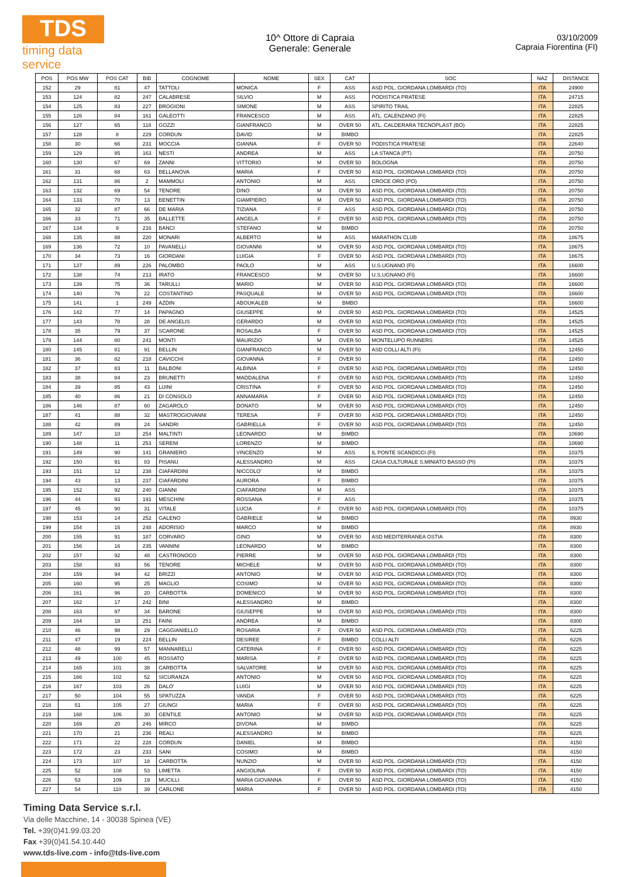TDS
timing data service
10^ Ottore di Capraia
Generale: Generale
03/10/2009
Capraia Fiorentina (FI)
| POS | POS MW | POS CAT | BIB | COGNOME | NOME | SEX | CAT | SOC | NAZ | DISTANCE |
| --- | --- | --- | --- | --- | --- | --- | --- | --- | --- | --- |
| 152 | 29 | 81 | 47 | TATTOLI | MONICA | F | ASS | ASD POL. GIORDANA LOMBARDI (TO) | ITA | 24900 |
| 153 | 124 | 82 | 247 | CALABRESE | SILVIO | M | ASS | PODISTICA PRATESE | ITA | 24715 |
| 154 | 125 | 83 | 227 | BROGIONI | SIMONE | M | ASS | SPIRITO TRAIL | ITA | 22825 |
| 155 | 126 | 84 | 161 | GALEOTTI | FRANCESCO | M | ASS | ATL. CALENZANO (FI) | ITA | 22825 |
| 156 | 127 | 65 | 118 | GOZZI | GIANFRANCO | M | OVER 50 | ATL. CALDERARA TECNOPLAST (BO) | ITA | 22825 |
| 157 | 128 | 8 | 229 | CORDUN | DAVID | M | BIMBO | | ITA | 22825 |
| 158 | 30 | 66 | 231 | MOCCIA | GIANNA | F | OVER 50 | PODISTICA PRATESE | ITA | 22640 |
| 159 | 129 | 85 | 163 | NESTI | ANDREA | M | ASS | LA STANCA (PT) | ITA | 20750 |
| 160 | 130 | 67 | 69 | ZANNI | VITTORIO | M | OVER 50 | BOLOGNA | ITA | 20750 |
| 161 | 31 | 68 | 63 | BELLANOVA | MARIA | F | OVER 50 | ASD POL. GIORDANA LOMBARDI (TO) | ITA | 20750 |
| 162 | 131 | 86 | 2 | MAMMOLI | ANTONIO | M | ASS | CROCE ORO (PO) | ITA | 20750 |
| 163 | 132 | 69 | 54 | TENORE | DINO | M | OVER 50 | ASD POL. GIORDANA LOMBARDI (TO) | ITA | 20750 |
| 164 | 133 | 70 | 13 | BENETTIN | GIAMPIERO | M | OVER 50 | ASD POL. GIORDANA LOMBARDI (TO) | ITA | 20750 |
| 165 | 32 | 87 | 66 | DE MARIA | TIZIANA | F | ASS | ASD POL. GIORDANA LOMBARDI (TO) | ITA | 20750 |
| 166 | 33 | 71 | 35 | BALLETTE | ANGELA | F | OVER 50 | ASD POL. GIORDANA LOMBARDI (TO) | ITA | 20750 |
| 167 | 134 | 9 | 216 | BANCI | STEFANO | M | BIMBO | | ITA | 20750 |
| 168 | 135 | 88 | 220 | MONARI | ALBERTO | M | ASS | MARATHON CLUB | ITA | 18675 |
| 169 | 136 | 72 | 10 | PAVANELLI | GIOVANNI | M | OVER 50 | ASD POL. GIORDANA LOMBARDI (TO) | ITA | 18675 |
| 170 | 34 | 73 | 16 | GIORDANI | LUIGIA | F | OVER 50 | ASD POL. GIORDANA LOMBARDI (TO) | ITA | 18675 |
| 171 | 137 | 89 | 226 | PALOMBO | PAOLO | M | ASS | U.S.UGNANO (FI) | ITA | 16600 |
| 172 | 138 | 74 | 213 | IRATO | FRANCESCO | M | OVER 50 | U.S.UGNANO (FI) | ITA | 16600 |
| 173 | 139 | 75 | 36 | TARULLI | MARIO | M | OVER 50 | ASD POL. GIORDANA LOMBARDI (TO) | ITA | 16600 |
| 174 | 140 | 76 | 22 | COSTANTINO | PASQUALE | M | OVER 50 | ASD POL. GIORDANA LOMBARDI (TO) | ITA | 16600 |
| 175 | 141 | 1 | 249 | AZDIN | ABOUKALEB | M | BMBO | | ITA | 16600 |
| 176 | 142 | 77 | 14 | PAPAGNO | GIUSEPPE | M | OVER 50 | ASD POL. GIORDANA LOMBARDI (TO) | ITA | 14525 |
| 177 | 143 | 78 | 28 | DE ANGELIS | GERARDO | M | OVER 50 | ASD POL. GIORDANA LOMBARDI (TO) | ITA | 14525 |
| 178 | 35 | 79 | 37 | SCARONE | ROSALBA | F | OVER 50 | ASD POL. GIORDANA LOMBARDI (TO) | ITA | 14525 |
| 179 | 144 | 80 | 241 | MONTI | MAURIZIO | M | OVER 50 | MONTELUPO RUNNERS | ITA | 14525 |
| 180 | 145 | 81 | 91 | BELLIN | GIANFRANCO | M | OVER 50 | ASD COLLI ALTI (FI) | ITA | 12450 |
| 181 | 36 | 82 | 218 | CAVICCHI | GIOVANNA | F | OVER 50 | | ITA | 12450 |
| 182 | 37 | 83 | 11 | BALBONI | ALBINIA | F | OVER 50 | ASD POL. GIORDANA LOMBARDI (TO) | ITA | 12450 |
| 183 | 38 | 84 | 23 | BRUNETTI | MADDALENA | F | OVER 50 | ASD POL. GIORDANA LOMBARDI (TO) | ITA | 12450 |
| 184 | 39 | 85 | 43 | LUINI | CRISTINA | F | OVER 50 | ASD POL. GIORDANA LOMBARDI (TO) | ITA | 12450 |
| 185 | 40 | 86 | 21 | DI CONSOLO | ANNAMARIA | F | OVER 50 | ASD POL. GIORDANA LOMBARDI (TO) | ITA | 12450 |
| 186 | 146 | 87 | 60 | ZAGAROLO | DONATO | M | OVER 50 | ASD POL. GIORDANA LOMBARDI (TO) | ITA | 12450 |
| 187 | 41 | 88 | 32 | MASTROGIOVANNI | TERESA | F | OVER 50 | ASD POL. GIORDANA LOMBARDI (TO) | ITA | 12450 |
| 188 | 42 | 89 | 24 | SANDRI | GABRIELLA | F | OVER 50 | ASD POL. GIORDANA LOMBARDI (TO) | ITA | 12450 |
| 189 | 147 | 10 | 254 | MALTINTI | LEONARDO | M | BIMBO | | ITA | 10690 |
| 190 | 148 | 11 | 253 | SERENI | LORENZO | M | BIMBO | | ITA | 10690 |
| 191 | 149 | 90 | 141 | GRANIERO | VINCENZO | M | ASS | IL PONTE SCANDICCI (FI) | ITA | 10375 |
| 192 | 150 | 91 | 83 | PISANU | ALESSANDRO | M | ASS | CASA CULTURALE S.MINIATO BASSO (PI) | ITA | 10375 |
| 193 | 151 | 12 | 238 | CIAFARDINI | NICCOLO' | M | BIMBO | | ITA | 10375 |
| 194 | 43 | 13 | 237 | CIAFARDINI | AURORA | F | BIMBO | | ITA | 10375 |
| 195 | 152 | 92 | 240 | GIANNI | CIAFARDINI | M | ASS | | ITA | 10375 |
| 196 | 44 | 93 | 191 | MESCHINI | ROSSANA | F | ASS | | ITA | 10375 |
| 197 | 45 | 90 | 31 | VITALE | LUCIA | F | OVER 50 | ASD POL. GIORDANA LOMBARDI (TO) | ITA | 10375 |
| 198 | 153 | 14 | 252 | GALENO | GABRIELE | M | BIMBO | | ITA | 8930 |
| 199 | 154 | 15 | 248 | ADORISIO | MARCO | M | BIMBO | | ITA | 8930 |
| 200 | 155 | 91 | 187 | CORVARO | GINO | M | OVER 50 | ASD MEDITERRANEA OSTIA | ITA | 8300 |
| 201 | 156 | 16 | 235 | VANNINI | LEONARDO | M | BIMBO | | ITA | 8300 |
| 202 | 157 | 92 | 48 | CASTRONOCO | PIERRE | M | OVER 50 | ASD POL. GIORDANA LOMBARDI (TO) | ITA | 8300 |
| 203 | 158 | 93 | 56 | TENORE | MICHELE | M | OVER 50 | ASD POL. GIORDANA LOMBARDI (TO) | ITA | 8300 |
| 204 | 159 | 94 | 42 | BRIZZI | ANTONIO | M | OVER 50 | ASD POL. GIORDANA LOMBARDI (TO) | ITA | 8300 |
| 205 | 160 | 95 | 25 | MAGLIO | COSIMO | M | OVER 50 | ASD POL. GIORDANA LOMBARDI (TO) | ITA | 8300 |
| 206 | 161 | 96 | 20 | CARBOTTA | DOMENICO | M | OVER 50 | ASD POL. GIORDANA LOMBARDI (TO) | ITA | 8300 |
| 207 | 162 | 17 | 242 | BINI | ALESSANDRO | M | BIMBO | | ITA | 8300 |
| 208 | 163 | 97 | 34 | BARONE | GIUSEPPE | M | OVER 50 | ASD POL. GIORDANA LOMBARDI (TO) | ITA | 8300 |
| 209 | 164 | 18 | 251 | FAINI | ANDREA | M | BIMBO | | ITA | 8300 |
| 210 | 46 | 98 | 29 | CAGGIANIELLO | ROSARIA | F | OVER 50 | ASD POL. GIORDANA LOMBARDI (TO) | ITA | 6225 |
| 211 | 47 | 19 | 224 | BELLIN | DESIREE | F | BIMBO | COLLI ALTI | ITA | 6225 |
| 212 | 48 | 99 | 57 | MANNARELLI | CATERINA | F | OVER 50 | ASD POL. GIORDANA LOMBARDI (TO) | ITA | 6225 |
| 213 | 49 | 100 | 45 | ROSSATO | MARISA | F | OVER 50 | ASD POL. GIORDANA LOMBARDI (TO) | ITA | 6225 |
| 214 | 165 | 101 | 38 | CARBOTTA | SALVATORE | M | OVER 50 | ASD POL. GIORDANA LOMBARDI (TO) | ITA | 6225 |
| 215 | 166 | 102 | 52 | SICURANZA | ANTONIO | M | OVER 50 | ASD POL. GIORDANA LOMBARDI (TO) | ITA | 6225 |
| 216 | 167 | 103 | 26 | DALO' | LUIGI | M | OVER 50 | ASD POL. GIORDANA LOMBARDI (TO) | ITA | 6225 |
| 217 | 50 | 104 | 55 | SPATUZZA | VANDA | F | OVER 50 | ASD POL. GIORDANA LOMBARDI (TO) | ITA | 6225 |
| 218 | 51 | 105 | 27 | GIUNGI | MARIA | F | OVER 50 | ASD POL. GIORDANA LOMBARDI (TO) | ITA | 6225 |
| 219 | 168 | 106 | 30 | GENTILE | ANTONIO | M | OVER 50 | ASD POL. GIORDANA LOMBARDI (TO) | ITA | 6225 |
| 220 | 169 | 20 | 246 | MIRCO | DIVONA | M | BIMBO | | ITA | 6225 |
| 221 | 170 | 21 | 236 | REALI | ALESSANDRO | M | BIMBO | | ITA | 6225 |
| 222 | 171 | 22 | 228 | CORDUN | DANIEL | M | BIMBO | | ITA | 4150 |
| 223 | 172 | 23 | 233 | SANI | COSIMO | M | BIMBO | | ITA | 4150 |
| 224 | 173 | 107 | 18 | CARBOTTA | NUNZIO | M | OVER 50 | ASD POL. GIORDANA LOMBARDI (TO) | ITA | 4150 |
| 225 | 52 | 108 | 53 | LIMETTA | ANGIOLINA | F | OVER 50 | ASD POL. GIORDANA LOMBARDI (TO) | ITA | 4150 |
| 226 | 53 | 109 | 19 | MUCILLI | MARIA GIOVANNA | F | OVER 50 | ASD POL. GIORDANA LOMBARDI (TO) | ITA | 4150 |
| 227 | 54 | 110 | 39 | CARLONE | MARIA | F | OVER 50 | ASD POL. GIORDANA LOMBARDI (TO) | ITA | 4150 |
Timing Data Service s.r.l.
Via delle Macchine, 14 - 30038 Spinea (VE)
Tel. +39(0)41.99.03.20
Fax +39(0)41.54.10.440
www.tds-live.com - info@tds-live.com